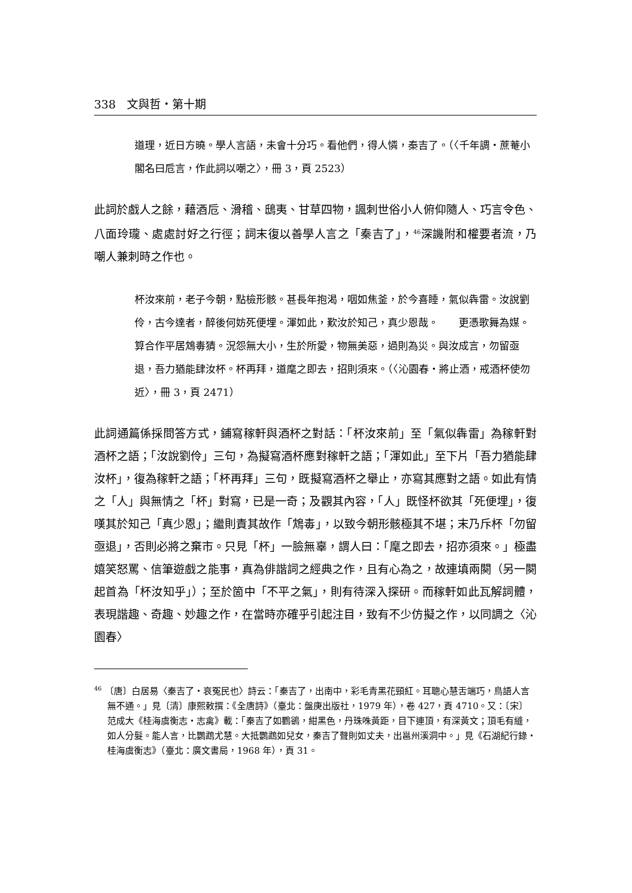338　文與哲・第十期
道理，近日方曉。學人言語，未會十分巧。看他們，得人憐，秦吉了。（〈千年調・蔗菴小閣名曰卮言，作此詞以嘲之〉，冊 3，頁 2523）
此詞於戲人之餘，藉酒卮、滑稽、鴟夷、甘草四物，諷刺世俗小人俯仰隨人、巧言令色、八面玲瓏、處處討好之行徑；詞末復以善學人言之「秦吉了」，<sup>46</sup>深譏附和權要者流，乃嘲人兼刺時之作也。
杯汝來前，老子今朝，點檢形骸。甚長年抱渴，咽如焦釜，於今喜睡，氣似犇雷。汝說劉伶，古今達者，醉後何妨死便埋。渾如此，歎汝於知己，真少恩哉。　　更憑歌舞為媒。算合作平居鴆毒猜。況怨無大小，生於所愛，物無美惡，過則為災。與汝成言，勿留亟退，吾力猶能肆汝杯。杯再拜，道麾之即去，招則須來。（〈沁園春・將止酒，戒酒杯使勿近〉，冊 3，頁 2471）
此詞通篇係採問答方式，鋪寫稼軒與酒杯之對話：「杯汝來前」至「氣似犇雷」為稼軒對酒杯之語；「汝說劉伶」三句，為擬寫酒杯應對稼軒之語；「渾如此」至下片「吾力猶能肆汝杯」，復為稼軒之語；「杯再拜」三句，既擬寫酒杯之舉止，亦寫其應對之語。如此有情之「人」與無情之「杯」對寫，已是一奇；及觀其內容，「人」既怪杯欲其「死便埋」，復嘆其於知己「真少恩」；繼則責其故作「鴆毒」，以致今朝形骸極其不堪；末乃斥杯「勿留亟退」，否則必將之棄市。只見「杯」一臉無辜，謂人曰：「麾之即去，招亦須來。」極盡嬉笑怒罵、信筆遊戲之能事，真為俳諧詞之經典之作，且有心為之，故連填兩闋（另一闋起首為「杯汝知乎」）；至於箇中「不平之氣」，則有待深入探研。而稼軒如此瓦解詞體，表現諧趣、奇趣、妙趣之作，在當時亦確乎引起注目，致有不少仿擬之作，以同調之〈沁園春〉
<sup>46</sup> 〔唐〕白居易〈秦吉了・哀冤民也〉詩云：「秦吉了，出南中，彩毛青黑花頸紅。耳聰心慧舌端巧，鳥語人言無不通。」見〔清〕康熙敕撰：《全唐詩》（臺北：盤庚出版社，1979 年），卷 427，頁 4710。又：〔宋〕范成大《桂海虞衡志・志禽》載：「秦吉了如鸜鵒，紺黑色，丹珠咮黃距，目下連頂，有深黃文；頂毛有縫，如人分髮。能人言，比鸚鵡尤慧。大抵鸚鵡如兒女，秦吉了聲則如丈夫，出邕州溪洞中。」見《石湖紀行錄・桂海虞衡志》（臺北：廣文書局，1968 年），頁 31。